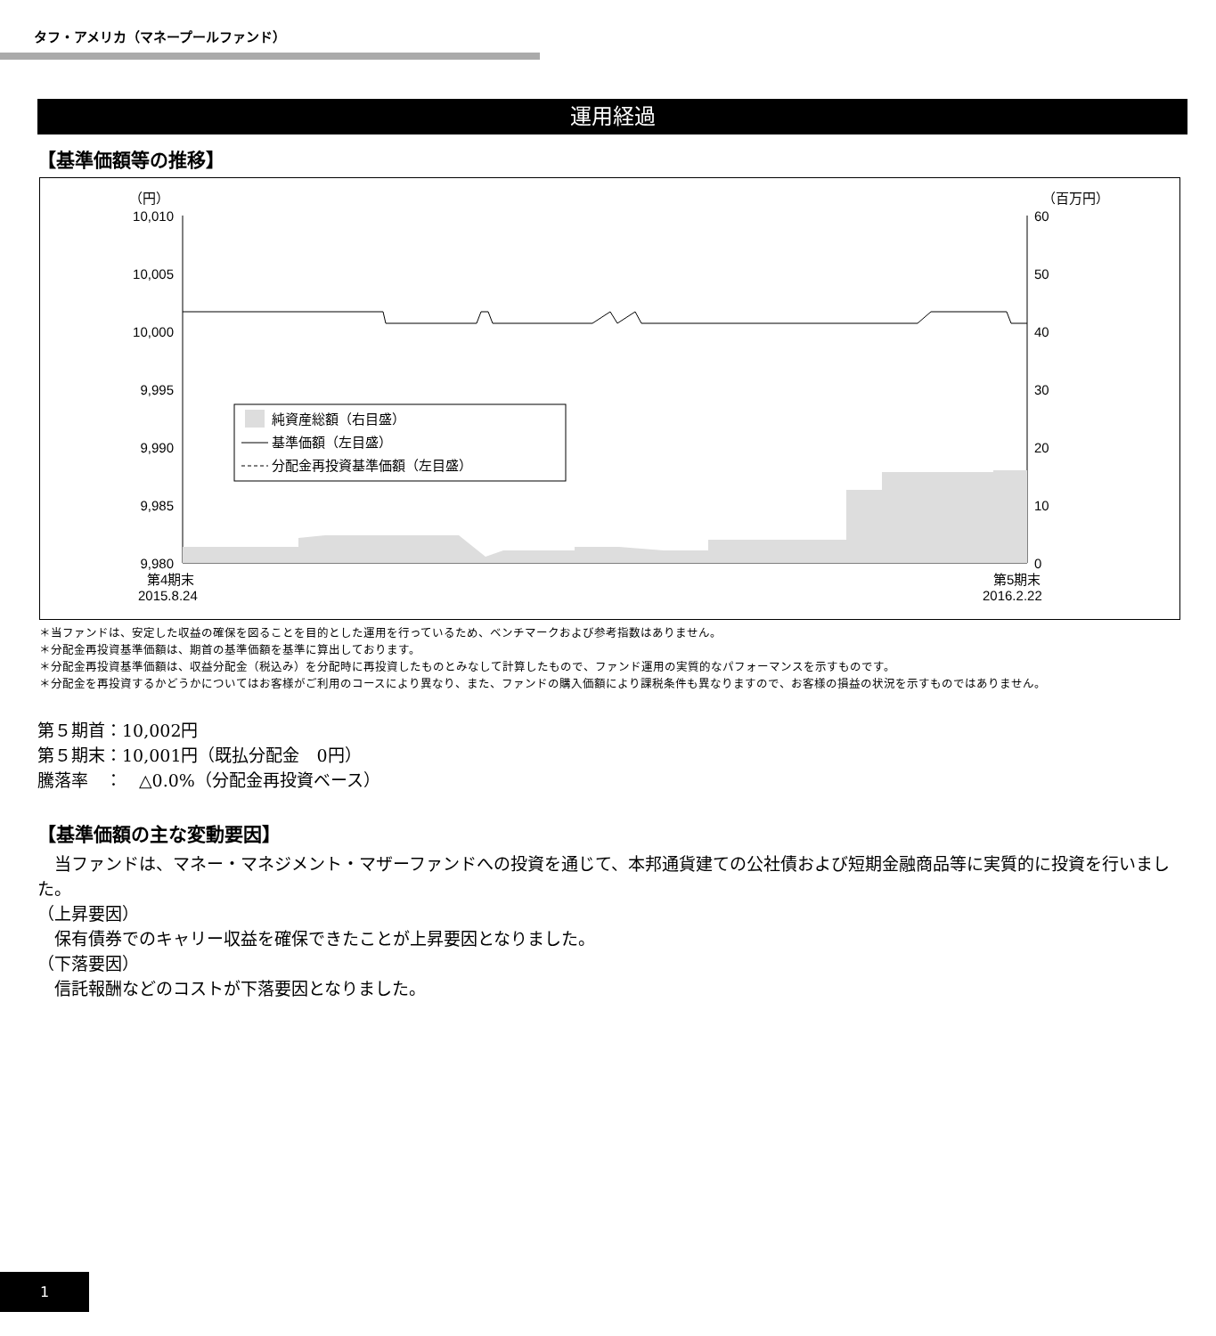タフ・アメリカ（マネープールファンド）
運用経過
【基準価額等の推移】
（円）
（百万円）
10,010
10,005
10,000
9,995
9,990
9,985
9,980
60
50
40
30
20
10
0
純資産総額（右目盛）
基準価額（左目盛）
分配金再投資基準価額（左目盛）
第4期末
2015.8.24
第5期末
2016.2.22
＊当ファンドは、安定した収益の確保を図ることを目的とした運用を行っているため、ベンチマークおよび参考指数はありません。
＊分配金再投資基準価額は、期首の基準価額を基準に算出しております。
＊分配金再投資基準価額は、収益分配金（税込み）を分配時に再投資したものとみなして計算したもので、ファンド運用の実質的なパフォーマンスを示すものです。
＊分配金を再投資するかどうかについてはお客様がご利用のコースにより異なり、また、ファンドの購入価額により課税条件も異なりますので、お客様の損益の状況を示すものではありません。
第５期首：10,002円
第５期末：10,001円（既払分配金　0円）
騰落率　：　△0.0%（分配金再投資ベース）
【基準価額の主な変動要因】
　当ファンドは、マネー・マネジメント・マザーファンドへの投資を通じて、本邦通貨建ての公社債および短期金融商品等に実質的に投資を行いました。
（上昇要因）
　保有債券でのキャリー収益を確保できたことが上昇要因となりました。
（下落要因）
　信託報酬などのコストが下落要因となりました。
1